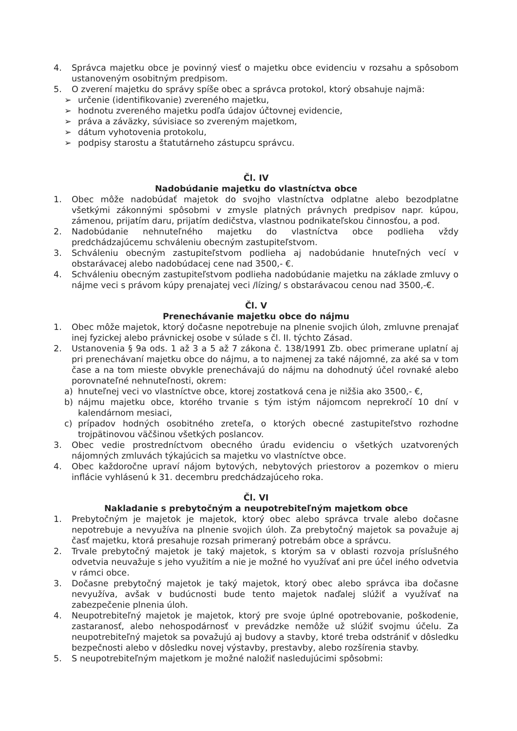4. Správca majetku obce je povinný viesť o majetku obce evidenciu v rozsahu a spôsobom ustanoveným osobitným predpisom.
5. O zverení majetku do správy spíše obec a správca protokol, ktorý obsahuje najmä:
➢ určenie (identifikovanie) zvereného majetku,
➢ hodnotu zvereného majetku podľa údajov účtovnej evidencie,
➢ práva a záväzky, súvisiace so zvereným majetkom,
➢ dátum vyhotovenia protokolu,
➢ podpisy starostu a štatutárneho zástupcu správcu.
Čl. IV
Nadobúdanie majetku do vlastníctva obce
1. Obec môže nadobúdať majetok do svojho vlastníctva odplatne alebo bezodplatne všetkými zákonnými spôsobmi v zmysle platných právnych predpisov napr. kúpou, zámenou, prijatím daru, prijatím dedičstva, vlastnou podnikateľskou činnosťou, a pod.
2. Nadobúdanie nehnuteľného majetku do vlastníctva obce podlieha vždy predchádzajúcemu schváleniu obecným zastupiteľstvom.
3. Schváleniu obecným zastupiteľstvom podlieha aj nadobúdanie hnuteľných vecí v obstarávacej alebo nadobúdacej cene nad 3500,- €.
4. Schváleniu obecným zastupiteľstvom podlieha nadobúdanie majetku na základe zmluvy o nájme veci s právom kúpy prenajatej veci /lízing/ s obstarávacou cenou nad 3500,-€.
Čl. V
Prenechávanie majetku obce do nájmu
1. Obec môže majetok, ktorý dočasne nepotrebuje na plnenie svojich úloh, zmluvne prenajať inej fyzickej alebo právnickej osobe v súlade s čl. II. týchto Zásad.
2. Ustanovenia § 9a ods. 1 až 3 a 5 až 7 zákona č. 138/1991 Zb. obec primerane uplatní aj pri prenechávaní majetku obce do nájmu, a to najmenej za také nájomné, za aké sa v tom čase a na tom mieste obvykle prenechávajú do nájmu na dohodnutý účel rovnaké alebo porovnateľné nehnuteľnosti, okrem:
a) hnuteľnej veci vo vlastníctve obce, ktorej zostatková cena je nižšia ako 3500,- €,
b) nájmu majetku obce, ktorého trvanie s tým istým nájomcom neprekročí 10 dní v kalendárnom mesiaci,
c) prípadov hodných osobitného zreteľa, o ktorých obecné zastupiteľstvo rozhodne trojpätinovou väčšinou všetkých poslancov.
3. Obec vedie prostredníctvom obecného úradu evidenciu o všetkých uzatvorených nájomných zmluvách týkajúcich sa majetku vo vlastníctve obce.
4. Obec každoročne upraví nájom bytových, nebytových priestorov a pozemkov o mieru inflácie vyhlásenú k 31. decembru predchádzajúceho roka.
Čl. VI
Nakladanie s prebytočným a neupotrebiteľným majetkom obce
1. Prebytočným je majetok je majetok, ktorý obec alebo správca trvale alebo dočasne nepotrebuje a nevyužíva na plnenie svojich úloh. Za prebytočný majetok sa považuje aj časť majetku, ktorá presahuje rozsah primeraný potrebám obce a správcu.
2. Trvale prebytočný majetok je taký majetok, s ktorým sa v oblasti rozvoja príslušného odvetvia neuvažuje s jeho využitím a nie je možné ho využívať ani pre účel iného odvetvia v rámci obce.
3. Dočasne prebytočný majetok je taký majetok, ktorý obec alebo správca iba dočasne nevyužíva, avšak v budúcnosti bude tento majetok naďalej slúžiť a využívať na zabezpečenie plnenia úloh.
4. Neupotrebiteľný majetok je majetok, ktorý pre svoje úplné opotrebovanie, poškodenie, zastaranosť, alebo nehospodárnosť v prevádzke nemôže už slúžiť svojmu účelu. Za neupotrebiteľný majetok sa považujú aj budovy a stavby, ktoré treba odstrániť v dôsledku bezpečnosti alebo v dôsledku novej výstavby, prestavby, alebo rozšírenia stavby.
5. S neupotrebiteľným majetkom je možné naložiť nasledujúcimi spôsobmi: